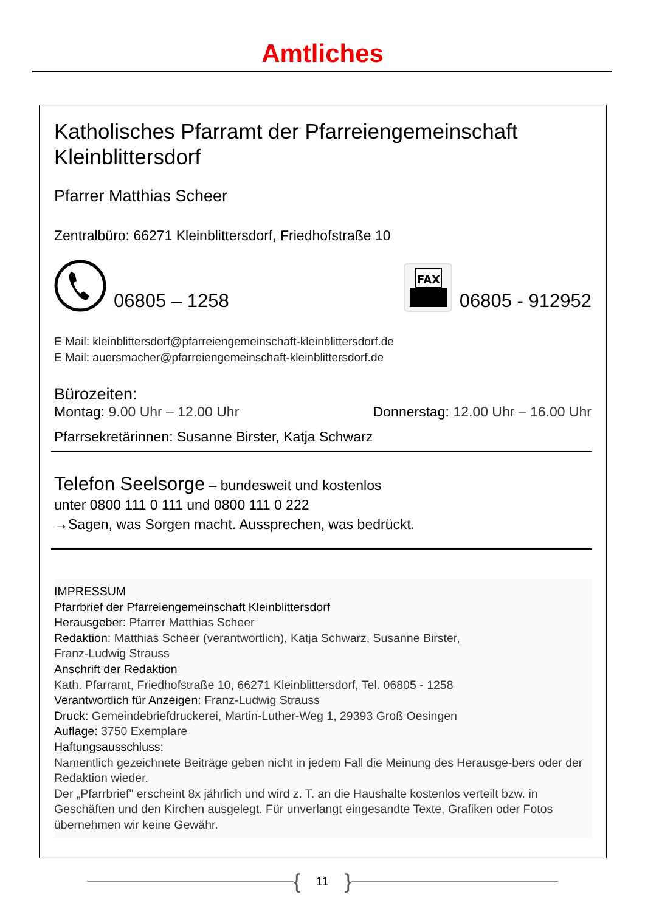Amtliches
Katholisches Pfarramt der Pfarreiengemeinschaft Kleinblittersdorf
Pfarrer Matthias Scheer
Zentralbüro: 66271 Kleinblittersdorf, Friedhofstraße 10
06805 – 1258
FAX
06805 - 912952
E Mail: kleinblittersdorf@pfarreiengemeinschaft-kleinblittersdorf.de
E Mail: auersmacher@pfarreiengemeinschaft-kleinblittersdorf.de
Bürozeiten:
Montag: 9.00 Uhr – 12.00 Uhr Donnerstag: 12.00 Uhr – 16.00 Uhr
Pfarrsekretärinnen: Susanne Birster, Katja Schwarz
Telefon Seelsorge – bundesweit und kostenlos
unter 0800 111 0 111 und 0800 111 0 222
→Sagen, was Sorgen macht. Aussprechen, was bedrückt.
IMPRESSUM
Pfarrbrief der Pfarreiengemeinschaft Kleinblittersdorf
Herausgeber: Pfarrer Matthias Scheer
Redaktion: Matthias Scheer (verantwortlich), Katja Schwarz, Susanne Birster,
Franz-Ludwig Strauss
Anschrift der Redaktion
Kath. Pfarramt, Friedhofstraße 10, 66271 Kleinblittersdorf, Tel. 06805 - 1258
Verantwortlich für Anzeigen: Franz-Ludwig Strauss
Druck: Gemeindebriefdruckerei, Martin-Luther-Weg 1, 29393 Groß Oesingen
Auflage: 3750 Exemplare
Haftungsausschluss:
Namentlich gezeichnete Beiträge geben nicht in jedem Fall die Meinung des Herausge-bers oder der Redaktion wieder.
Der „Pfarrbrief" erscheint 8x jährlich und wird z. T. an die Haushalte kostenlos verteilt bzw. in Geschäften und den Kirchen ausgelegt. Für unverlangt eingesandte Texte, Grafiken oder Fotos übernehmen wir keine Gewähr.
{ 11 }